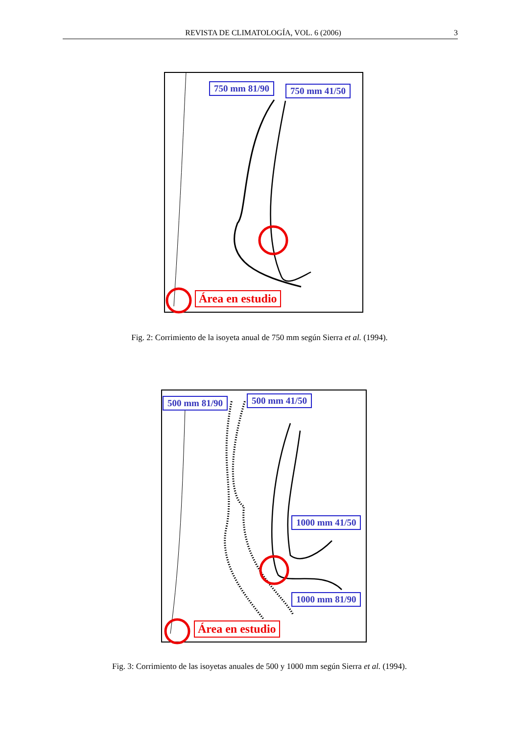REVISTA DE CLIMATOLOGÍA, VOL. 6 (2006) 3
750 mm 81/90 750 mm 41/50
Área en estudio
Fig. 2: Corrimiento de la isoyeta anual de 750 mm según Sierra et al. (1994).
500 mm 81/90 500 mm 41/50
1000 mm 41/50
1000 mm 81/90
Área en estudio
Fig. 3: Corrimiento de las isoyetas anuales de 500 y 1000 mm según Sierra et al. (1994).